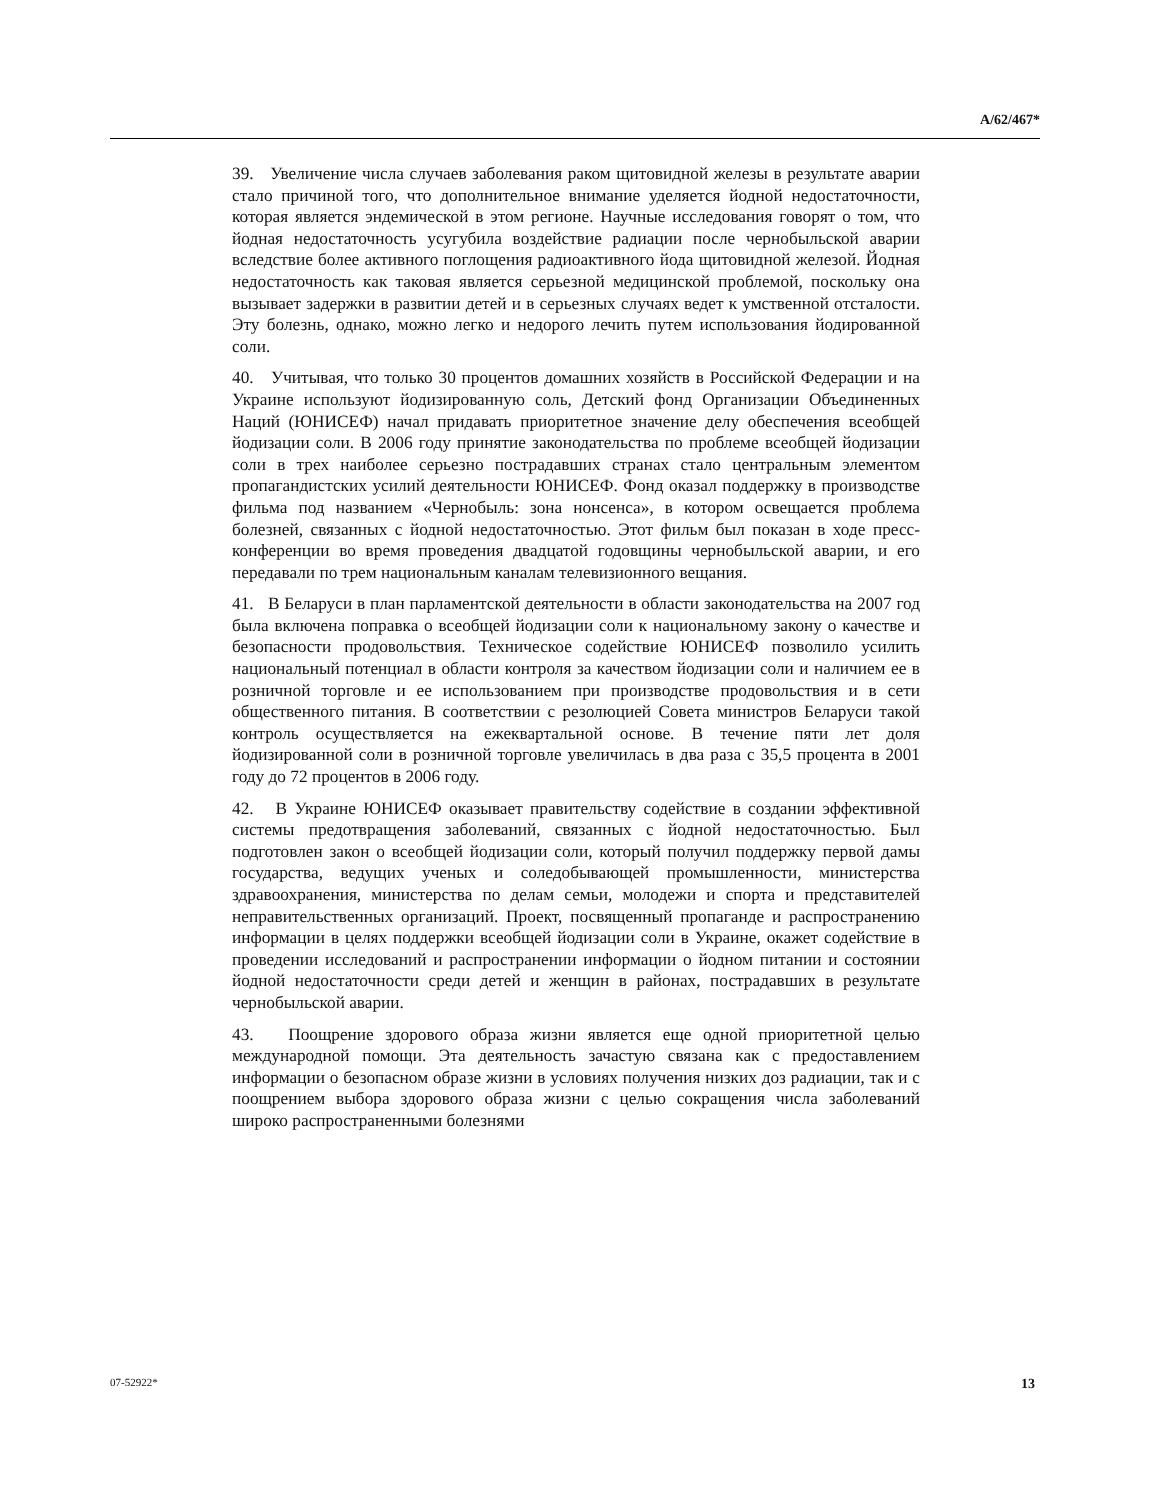A/62/467*
39. Увеличение числа случаев заболевания раком щитовидной железы в результате аварии стало причиной того, что дополнительное внимание уделяется йодной недостаточности, которая является эндемической в этом регионе. Научные исследования говорят о том, что йодная недостаточность усугубила воздействие радиации после чернобыльской аварии вследствие более активного поглощения радиоактивного йода щитовидной железой. Йодная недостаточность как таковая является серьезной медицинской проблемой, поскольку она вызывает задержки в развитии детей и в серьезных случаях ведет к умственной отсталости. Эту болезнь, однако, можно легко и недорого лечить путем использования йодированной соли.
40. Учитывая, что только 30 процентов домашних хозяйств в Российской Федерации и на Украине используют йодизированную соль, Детский фонд Организации Объединенных Наций (ЮНИСЕФ) начал придавать приоритетное значение делу обеспечения всеобщей йодизации соли. В 2006 году принятие законодательства по проблеме всеобщей йодизации соли в трех наиболее серьезно пострадавших странах стало центральным элементом пропагандистских усилий деятельности ЮНИСЕФ. Фонд оказал поддержку в производстве фильма под названием «Чернобыль: зона нонсенса», в котором освещается проблема болезней, связанных с йодной недостаточностью. Этот фильм был показан в ходе пресс-конференции во время проведения двадцатой годовщины чернобыльской аварии, и его передавали по трем национальным каналам телевизионного вещания.
41. В Беларуси в план парламентской деятельности в области законодательства на 2007 год была включена поправка о всеобщей йодизации соли к национальному закону о качестве и безопасности продовольствия. Техническое содействие ЮНИСЕФ позволило усилить национальный потенциал в области контроля за качеством йодизации соли и наличием ее в розничной торговле и ее использованием при производстве продовольствия и в сети общественного питания. В соответствии с резолюцией Совета министров Беларуси такой контроль осуществляется на ежеквартальной основе. В течение пяти лет доля йодизированной соли в розничной торговле увеличилась в два раза с 35,5 процента в 2001 году до 72 процентов в 2006 году.
42. В Украине ЮНИСЕФ оказывает правительству содействие в создании эффективной системы предотвращения заболеваний, связанных с йодной недостаточностью. Был подготовлен закон о всеобщей йодизации соли, который получил поддержку первой дамы государства, ведущих ученых и соледобывающей промышленности, министерства здравоохранения, министерства по делам семьи, молодежи и спорта и представителей неправительственных организаций. Проект, посвященный пропаганде и распространению информации в целях поддержки всеобщей йодизации соли в Украине, окажет содействие в проведении исследований и распространении информации о йодном питании и состоянии йодной недостаточности среди детей и женщин в районах, пострадавших в результате чернобыльской аварии.
43. Поощрение здорового образа жизни является еще одной приоритетной целью международной помощи. Эта деятельность зачастую связана как с предоставлением информации о безопасном образе жизни в условиях получения низких доз радиации, так и с поощрением выбора здорового образа жизни с целью сокращения числа заболеваний широко распространенными болезнями
07-52922* 13